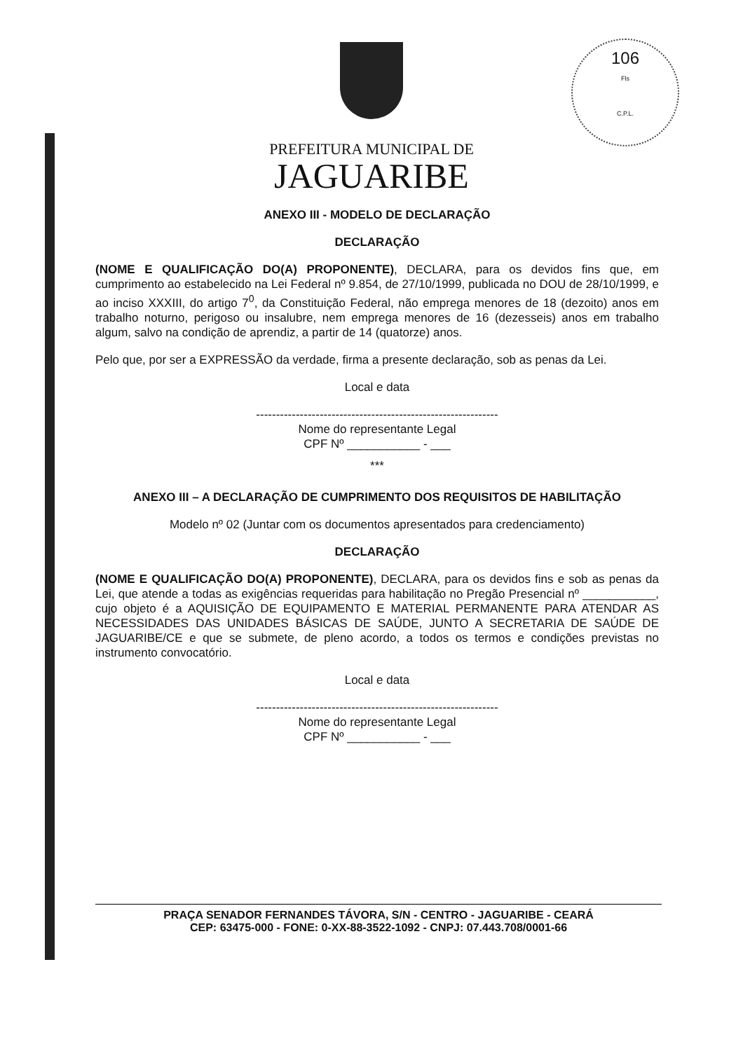106
Fls
C.P.L.
PREFEITURA MUNICIPAL DE
JAGUARIBE
ANEXO III - MODELO DE DECLARAÇÃO
DECLARAÇÃO
(NOME E QUALIFICAÇÃO DO(A) PROPONENTE), DECLARA, para os devidos fins que, em cumprimento ao estabelecido na Lei Federal nº 9.854, de 27/10/1999, publicada no DOU de 28/10/1999, e ao inciso XXXIII, do artigo 7<sup>0</sup>, da Constituição Federal, não emprega menores de 18 (dezoito) anos em trabalho noturno, perigoso ou insalubre, nem emprega menores de 16 (dezesseis) anos em trabalho algum, salvo na condição de aprendiz, a partir de 14 (quatorze) anos.
Pelo que, por ser a EXPRESSÃO da verdade, firma a presente declaração, sob as penas da Lei.
Local e data
-------------------------------------------------------------
Nome do representante Legal
CPF Nº ___________ - ___
***
ANEXO III – A DECLARAÇÃO DE CUMPRIMENTO DOS REQUISITOS DE HABILITAÇÃO
Modelo nº 02 (Juntar com os documentos apresentados para credenciamento)
DECLARAÇÃO
(NOME E QUALIFICAÇÃO DO(A) PROPONENTE), DECLARA, para os devidos fins e sob as penas da Lei, que atende a todas as exigências requeridas para habilitação no Pregão Presencial nº ___________, cujo objeto é a AQUISIÇÃO DE EQUIPAMENTO E MATERIAL PERMANENTE PARA ATENDAR AS NECESSIDADES DAS UNIDADES BÁSICAS DE SAÚDE, JUNTO A SECRETARIA DE SAÚDE DE JAGUARIBE/CE e que se submete, de pleno acordo, a todos os termos e condições previstas no instrumento convocatório.
Local e data
-------------------------------------------------------------
Nome do representante Legal
CPF Nº ___________ - ___
PRAÇA SENADOR FERNANDES TÁVORA, S/N - CENTRO - JAGUARIBE - CEARÁ
CEP: 63475-000 - FONE: 0-XX-88-3522-1092 - CNPJ: 07.443.708/0001-66